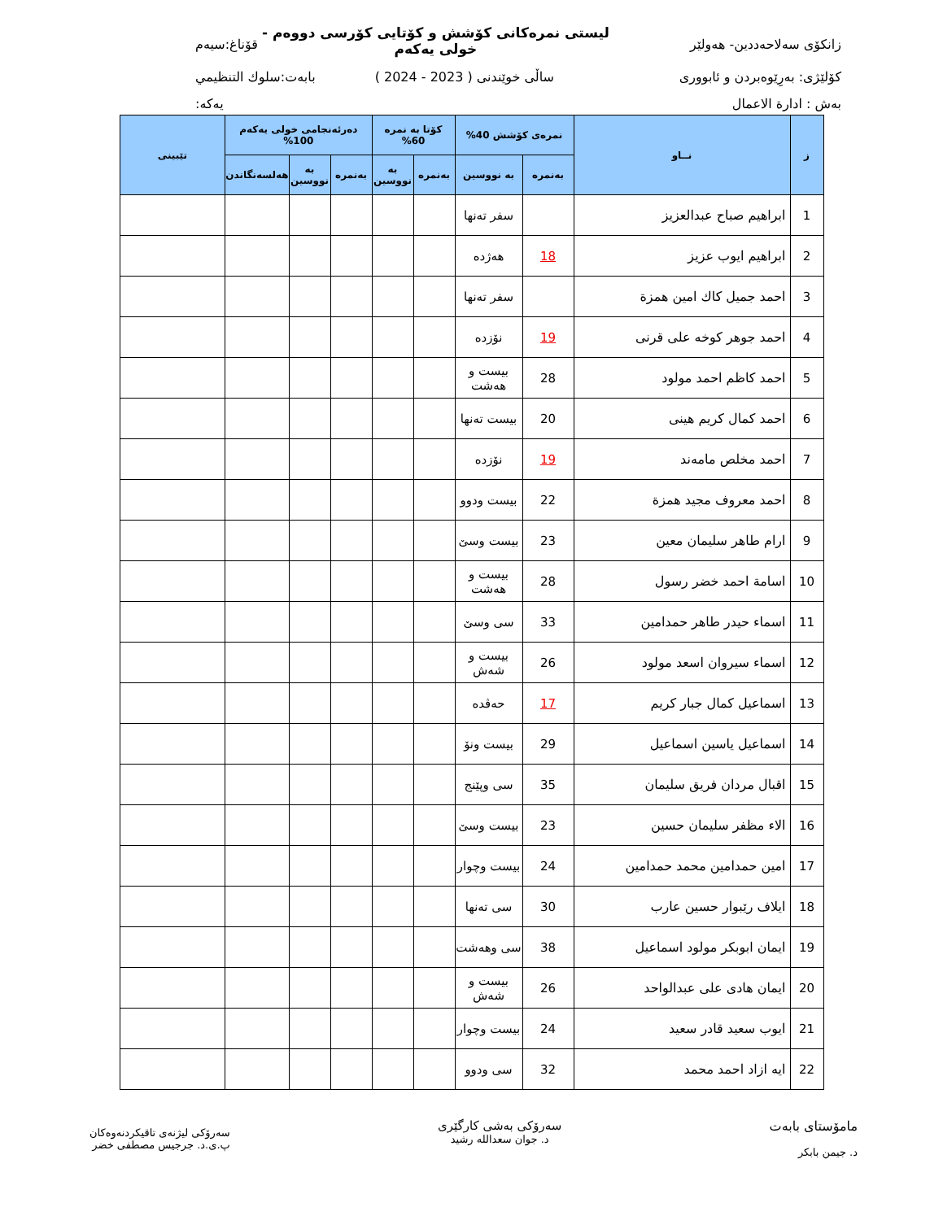زانكۆی سەلاحەددین- هەولێر
ليستی نمرەكانی كۆشش و كۆتايی كۆرسی دووەم -
خولی یەكەم
قۆناغ:سيەم
كۆلێژی: بەرِێوەبردن و ئابووری ساڵی خوێندنی ( 2023 - 2024 ) بابەت:سلوك التنظيمي
بەش : ادارة الاعمال یەكە:
| ز | نــاو | نمرەی كۆشش 40% | | كۆتا بە نمرە 60% | | دەرئەنجامی خولی یەكەم 100% | | | تێبینی |
| --- | --- | --- | --- | --- | --- | --- | --- | --- | --- |
| | | بەنمرە | بە نووسين | بەنمرە | بە نووسين | بەنمرە | بە نووسين | هەلسەنگاندن | |
| 1 | ابراهيم صباح عبدالعزيز | | سفر تەنها | | | | | | |
| 2 | ابراهيم ايوب عزيز | 18 | هەژدە | | | | | | |
| 3 | احمد جميل كاك امين همزة | | سفر تەنها | | | | | | |
| 4 | احمد جوهر كوخه على قرنى | 19 | نۆزدە | | | | | | |
| 5 | احمد كاظم احمد مولود | 28 | بيست و هەشت | | | | | | |
| 6 | احمد كمال كريم هينى | 20 | بيست تەنها | | | | | | |
| 7 | احمد مخلص مامەند | 19 | نۆزدە | | | | | | |
| 8 | احمد معروف مجيد همزة | 22 | بيست ودوو | | | | | | |
| 9 | ارام طاهر سليمان معين | 23 | بيست وسێ | | | | | | |
| 10 | اسامة احمد خضر رسول | 28 | بيست و هەشت | | | | | | |
| 11 | اسماء حيدر طاهر حمدامين | 33 | سی وسێ | | | | | | |
| 12 | اسماء سيروان اسعد مولود | 26 | بيست و شەش | | | | | | |
| 13 | اسماعيل كمال جبار كريم | 17 | حەڤدە | | | | | | |
| 14 | اسماعيل ياسين اسماعيل | 29 | بيست ونۆ | | | | | | |
| 15 | اقبال مردان فريق سليمان | 35 | سی وپێنج | | | | | | |
| 16 | الاء مظفر سليمان حسين | 23 | بيست وسێ | | | | | | |
| 17 | امين حمدامين محمد حمدامين | 24 | بيست وچوار | | | | | | |
| 18 | ايلاف رێبوار حسين عارب | 30 | سی تەنها | | | | | | |
| 19 | ايمان ابوبكر مولود اسماعيل | 38 | سی وهەشت | | | | | | |
| 20 | ايمان هادى على عبدالواحد | 26 | بيست و شەش | | | | | | |
| 21 | ايوب سعيد قادر سعيد | 24 | بيست وچوار | | | | | | |
| 22 | ايه ازاد احمد محمد | 32 | سی ودوو | | | | | | |
مامۆستای بابەت
د. جيمن بابكر
سەرۆكی بەشی كارگێری
د. جوان سعدالله رشيد
سەرۆكی لیژنەی تاقیكردنەوەكان
پ.ی.د. جرجيس مصطفى خضر